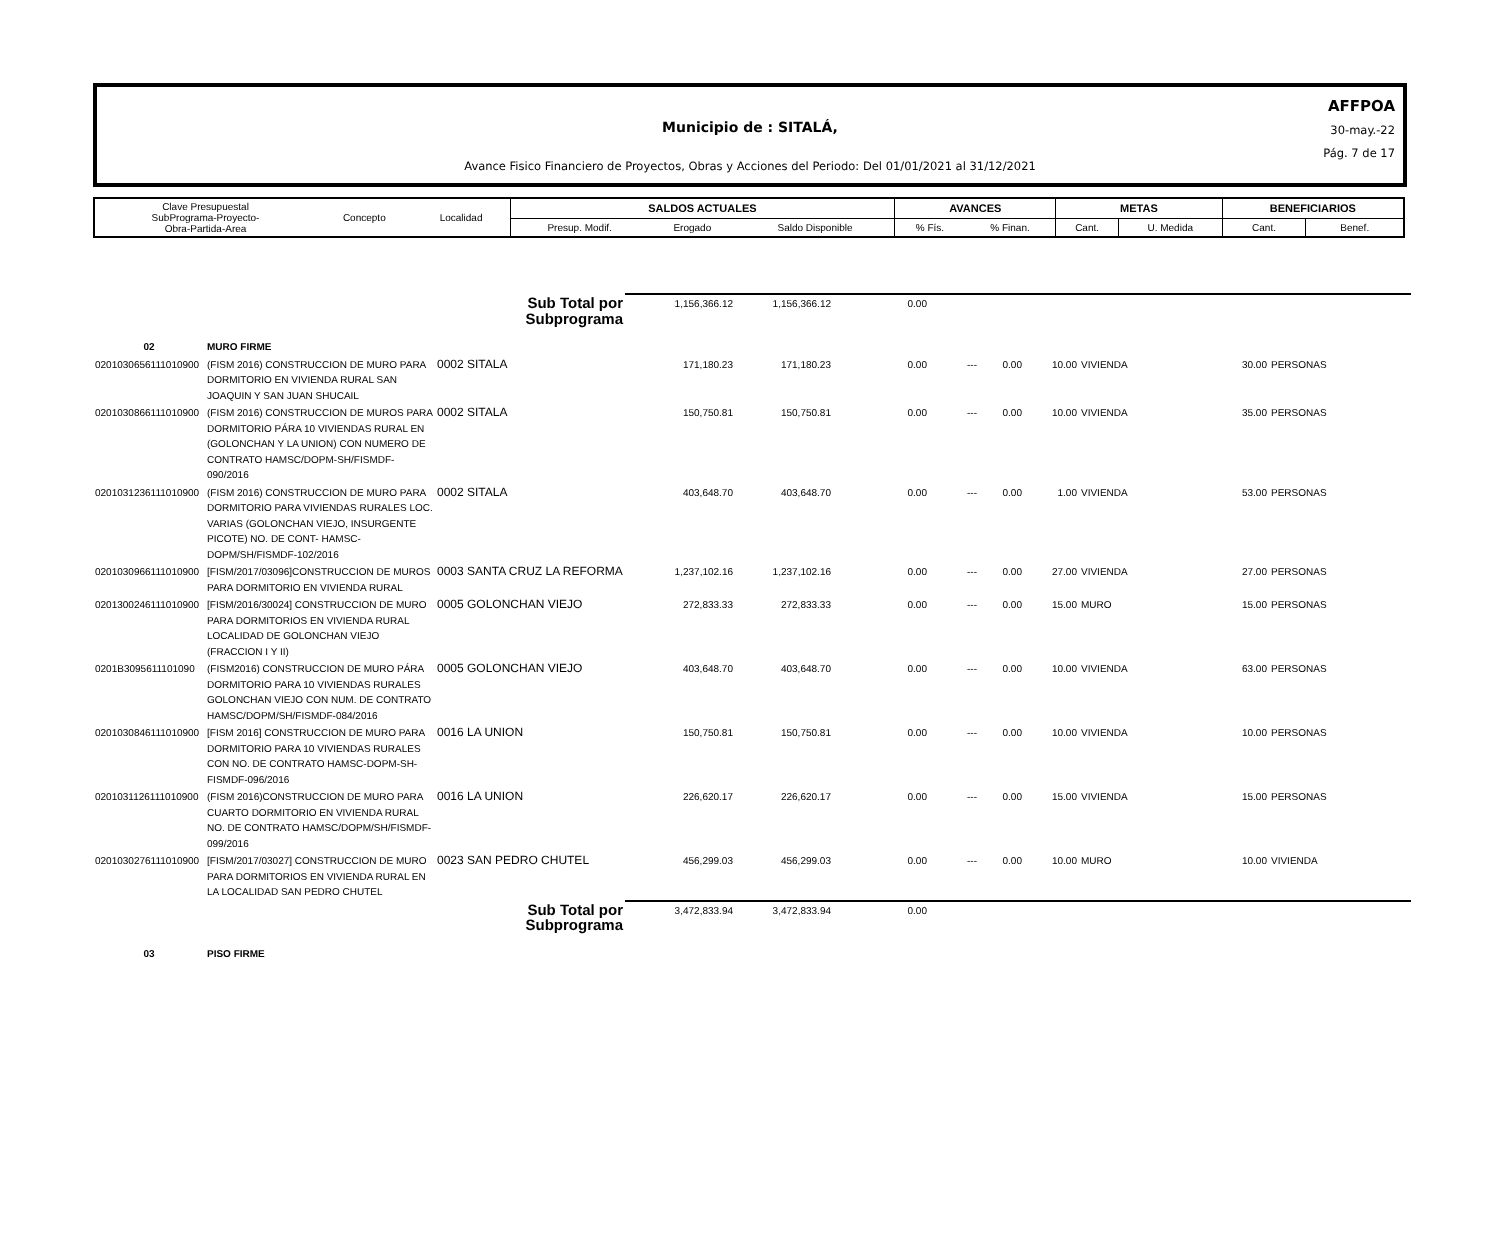AFFPOA
30-may.-22
Pág. 7 de 17
Municipio de : SITALÁ,
Avance Fisico Financiero de Proyectos, Obras y Acciones del Periodo: Del 01/01/2021 al 31/12/2021
| Clave Presupuestal SubPrograma-Proyecto- Obra-Partida-Area | Concepto | Localidad | SALDOS ACTUALES | | | AVANCES | | METAS | | BENEFICIARIOS | |
| | | | Presup. Modif. | Erogado | Saldo Disponible | % Fís. | % Finan. | Cant. | U. Medida | Cant. | Benef. |
| | | Sub Total por Subprograma | 1,156,366.12 | 1,156,366.12 | 0.00 | | | | | | |
| 02 | MURO FIRME | | | | | | | | | | |
| 0201030656111010900 | (FISM 2016) CONSTRUCCION DE MURO PARA DORMITORIO EN VIVIENDA RURAL SAN JOAQUIN Y SAN JUAN SHUCAIL | 0002 SITALA | 171,180.23 | 171,180.23 | 0.00 | --- | 0.00 | 10.00 | VIVIENDA | 30.00 | PERSONAS |
| 0201030866111010900 | (FISM 2016) CONSTRUCCION DE MUROS PARA DORMITORIO PÁRA 10 VIVIENDAS RURAL EN (GOLONCHAN Y LA UNION) CON NUMERO DE CONTRATO HAMSC/DOPM-SH/FISMDF-090/2016 | 0002 SITALA | 150,750.81 | 150,750.81 | 0.00 | --- | 0.00 | 10.00 | VIVIENDA | 35.00 | PERSONAS |
| 0201031236111010900 | (FISM 2016) CONSTRUCCION DE MURO PARA DORMITORIO PARA VIVIENDAS RURALES LOC. VARIAS (GOLONCHAN VIEJO, INSURGENTE PICOTE) NO. DE CONT- HAMSC-DOPM/SH/FISMDF-102/2016 | 0002 SITALA | 403,648.70 | 403,648.70 | 0.00 | --- | 0.00 | 1.00 | VIVIENDA | 53.00 | PERSONAS |
| 0201030966111010900 | [FISM/2017/03096]CONSTRUCCION DE MUROS PARA DORMITORIO EN VIVIENDA RURAL | 0003 SANTA CRUZ LA REFORMA | 1,237,102.16 | 1,237,102.16 | 0.00 | --- | 0.00 | 27.00 | VIVIENDA | 27.00 | PERSONAS |
| 0201300246111010900 | [FISM/2016/30024] CONSTRUCCION DE MURO PARA DORMITORIOS EN VIVIENDA RURAL LOCALIDAD DE GOLONCHAN VIEJO (FRACCION I Y II) | 0005 GOLONCHAN VIEJO | 272,833.33 | 272,833.33 | 0.00 | --- | 0.00 | 15.00 | MURO | 15.00 | PERSONAS |
| 0201B3095611101090 | (FISM2016) CONSTRUCCION DE MURO PÁRA DORMITORIO PARA 10 VIVIENDAS RURALES GOLONCHAN VIEJO CON NUM. DE CONTRATO HAMSC/DOPM/SH/FISMDF-084/2016 | 0005 GOLONCHAN VIEJO | 403,648.70 | 403,648.70 | 0.00 | --- | 0.00 | 10.00 | VIVIENDA | 63.00 | PERSONAS |
| 0201030846111010900 | [FISM 2016] CONSTRUCCION DE MURO PARA DORMITORIO PARA 10 VIVIENDAS RURALES CON NO. DE CONTRATO HAMSC-DOPM-SH-FISMDF-096/2016 | 0016 LA UNION | 150,750.81 | 150,750.81 | 0.00 | --- | 0.00 | 10.00 | VIVIENDA | 10.00 | PERSONAS |
| 0201031126111010900 | (FISM 2016)CONSTRUCCION DE MURO PARA CUARTO DORMITORIO EN VIVIENDA RURAL NO. DE CONTRATO HAMSC/DOPM/SH/FISMDF-099/2016 | 0016 LA UNION | 226,620.17 | 226,620.17 | 0.00 | --- | 0.00 | 15.00 | VIVIENDA | 15.00 | PERSONAS |
| 0201030276111010900 | [FISM/2017/03027] CONSTRUCCION DE MURO PARA DORMITORIOS EN VIVIENDA RURAL EN LA LOCALIDAD SAN PEDRO CHUTEL | 0023 SAN PEDRO CHUTEL | 456,299.03 | 456,299.03 | 0.00 | --- | 0.00 | 10.00 | MURO | 10.00 | VIVIENDA |
| | | Sub Total por Subprograma | 3,472,833.94 | 3,472,833.94 | 0.00 | | | | | | |
| 03 | PISO FIRME | | | | | | | | | | |